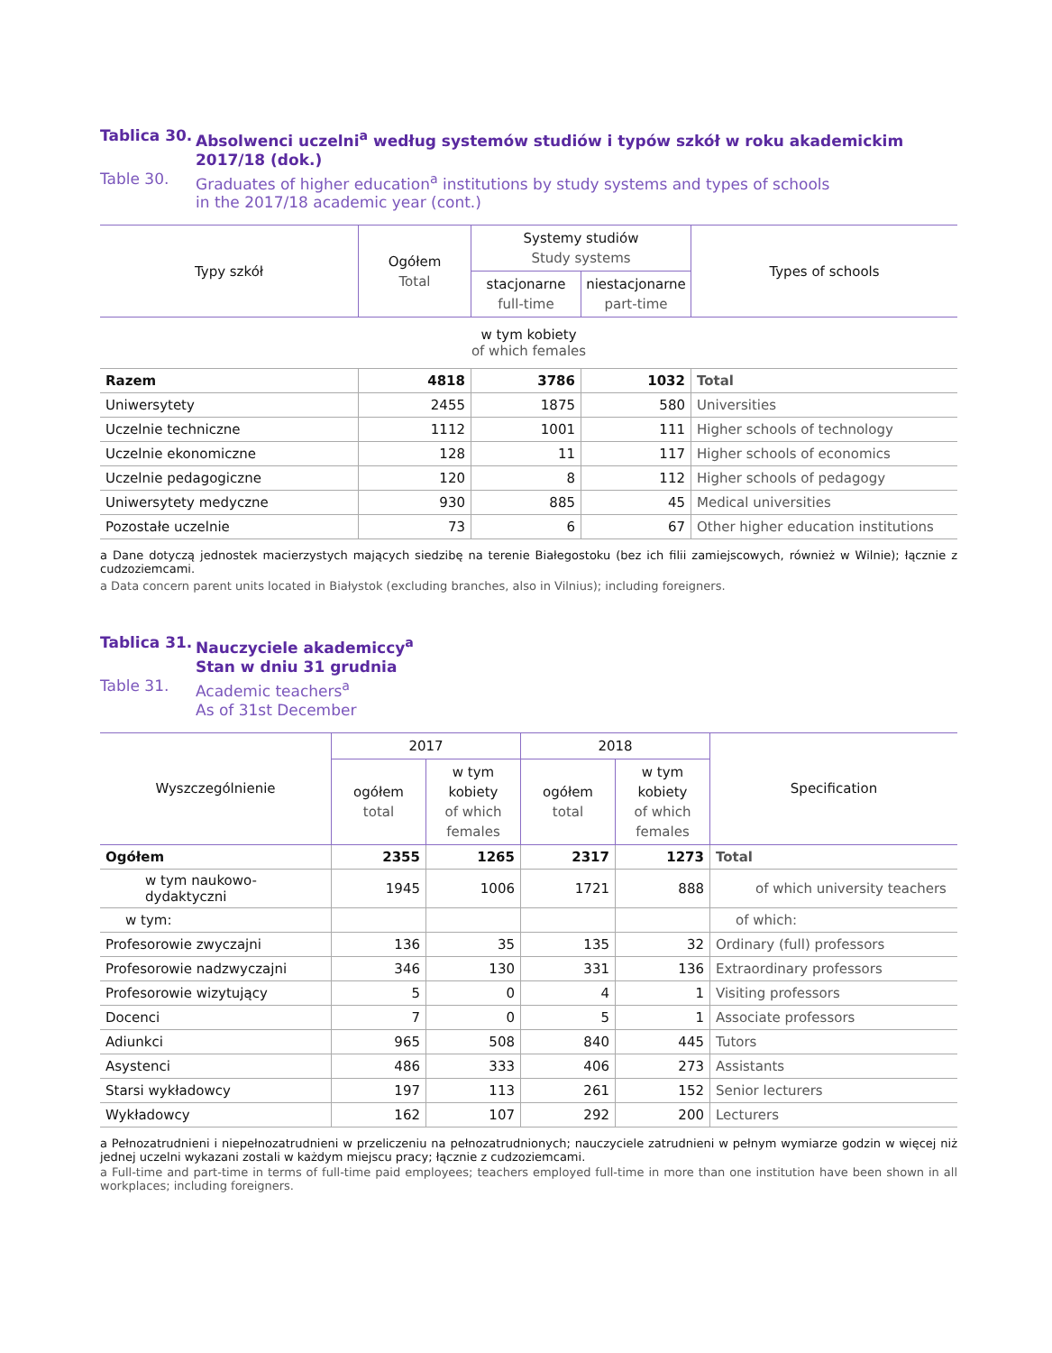Tablica 30.
Absolwenci uczelni<sup>a</sup> według systemów studiów i typów szkół w roku akademickim 2017/18 (dok.)
Table 30. Graduates of higher education<sup>a</sup> institutions by study systems and types of schools
in the 2017/18 academic year (cont.)
| Typy szkół | Ogółem Total | Systemy studiów Study systems | | Types of schools |
| --- | --- | --- | --- | --- |
| | | stacjonarne full-time | niestacjonarne part-time | |
| w tym kobiety of which females | | | | |
| Razem | 4818 | 3786 | 1032 | Total |
| Uniwersytety | 2455 | 1875 | 580 | Universities |
| Uczelnie techniczne | 1112 | 1001 | 111 | Higher schools of technology |
| Uczelnie ekonomiczne | 128 | 11 | 117 | Higher schools of economics |
| Uczelnie pedagogiczne | 120 | 8 | 112 | Higher schools of pedagogy |
| Uniwersytety medyczne | 930 | 885 | 45 | Medical universities |
| Pozostałe uczelnie | 73 | 6 | 67 | Other higher education institutions |
a Dane dotyczą jednostek macierzystych mających siedzibę na terenie Białegostoku (bez ich filii zamiejscowych, również w Wilnie); łącznie z cudzoziemcami.
a Data concern parent units located in Białystok (excluding branches, also in Vilnius); including foreigners.
Tablica 31.
Nauczyciele akademiccy<sup>a</sup>
Stan w dniu 31 grudnia
Table 31. Academic teachers<sup>a</sup>
As of 31st December
| Wyszczególnienie | 2017 | | 2018 | | Specification |
| --- | --- | --- | --- | --- | --- |
| | ogółem total | w tym kobiety of which females | ogółem total | w tym kobiety of which females | |
| Ogółem | 2355 | 1265 | 2317 | 1273 | Total |
| w tym naukowo-dydaktyczni | 1945 | 1006 | 1721 | 888 | of which university teachers |
| w tym: | | | | | of which: |
| Profesorowie zwyczajni | 136 | 35 | 135 | 32 | Ordinary (full) professors |
| Profesorowie nadzwyczajni | 346 | 130 | 331 | 136 | Extraordinary professors |
| Profesorowie wizytujący | 5 | 0 | 4 | 1 | Visiting professors |
| Docenci | 7 | 0 | 5 | 1 | Associate professors |
| Adiunkci | 965 | 508 | 840 | 445 | Tutors |
| Asystenci | 486 | 333 | 406 | 273 | Assistants |
| Starsi wykładowcy | 197 | 113 | 261 | 152 | Senior lecturers |
| Wykładowcy | 162 | 107 | 292 | 200 | Lecturers |
a Pełnozatrudnieni i niepełnozatrudnieni w przeliczeniu na pełnozatrudnionych; nauczyciele zatrudnieni w pełnym wymiarze godzin w więcej niż jednej uczelni wykazani zostali w każdym miejscu pracy; łącznie z cudzoziemcami.
a Full-time and part-time in terms of full-time paid employees; teachers employed full-time in more than one institution have been shown in all workplaces; including foreigners.